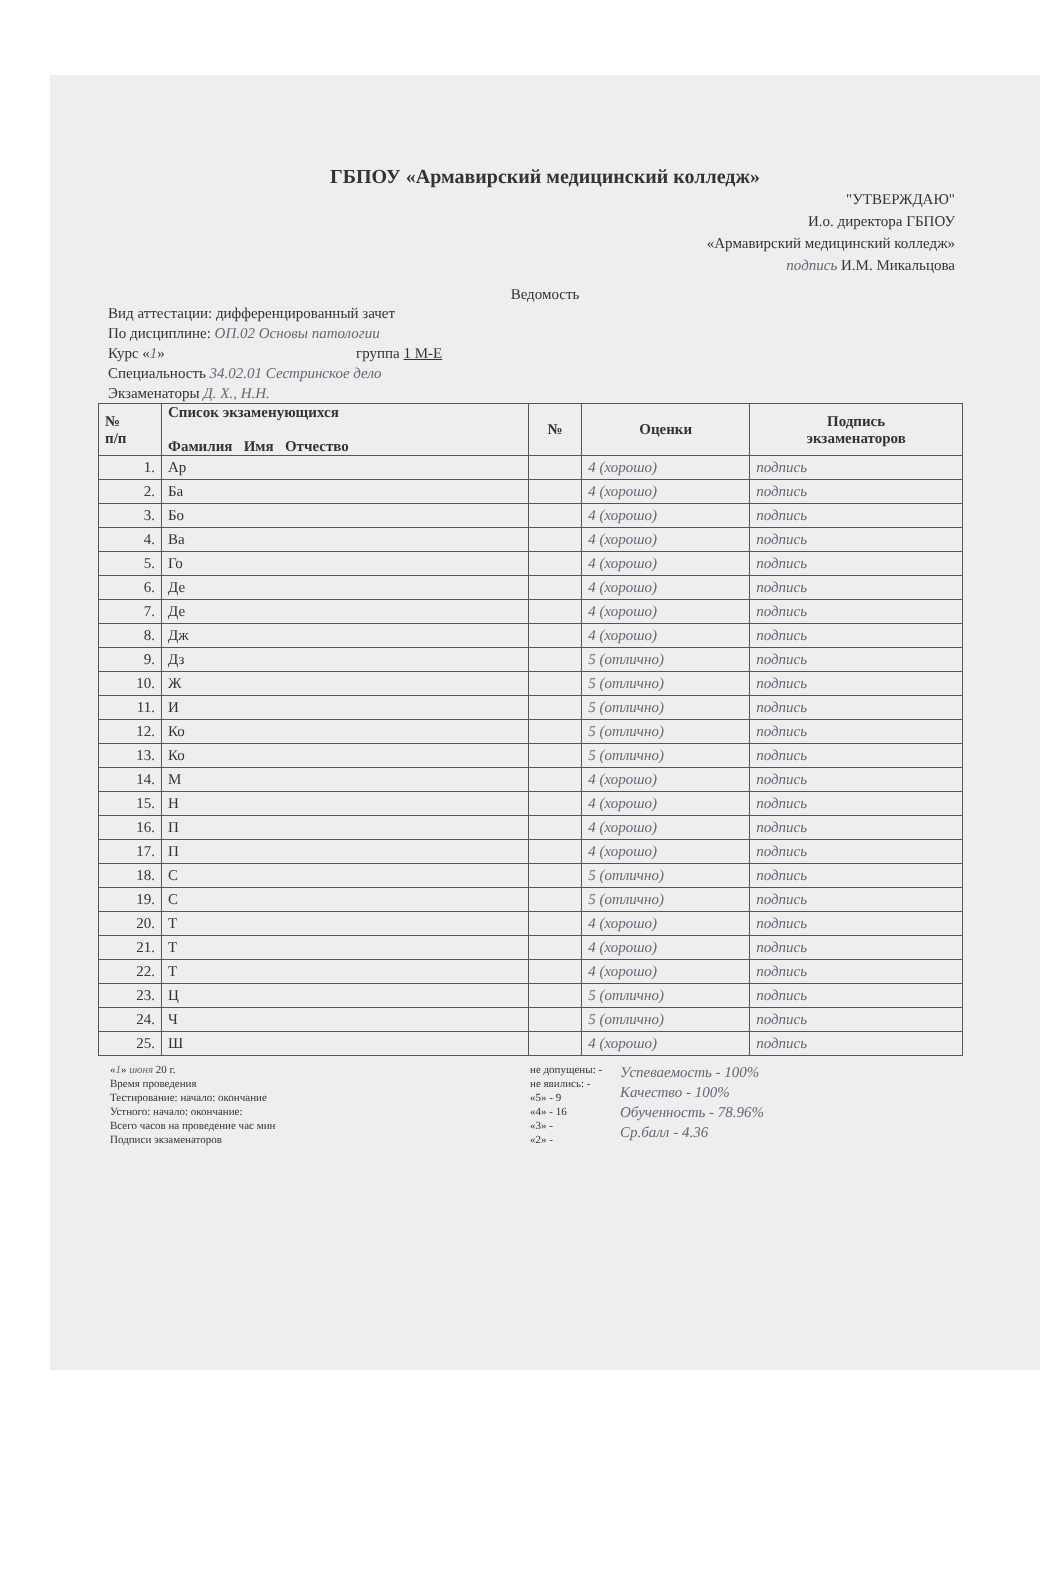ГБПОУ «Армавирский медицинский колледж»
"УТВЕРЖДАЮ"
И.о. директора ГБПОУ
«Армавирский медицинский колледж»
подпись И.М. Микальцова
Ведомость
Вид аттестации: дифференцированный зачет
По дисциплине: ОП.02 Основы патологии
Курс «1» группа 1 М-Е
Специальность 34.02.01 Сестринское дело
Экзаменаторы Д. Х., Н.Н.
| № п/п | Список экзаменующихся Фамилия Имя Отчество | № | Оценки | Подпись экзаменаторов |
| --- | --- | --- | --- | --- |
| 1. | Ар | | 4 (хорошо) | подпись |
| 2. | Ба | | 4 (хорошо) | подпись |
| 3. | Бо | | 4 (хорошо) | подпись |
| 4. | Ва | | 4 (хорошо) | подпись |
| 5. | Го | | 4 (хорошо) | подпись |
| 6. | Де | | 4 (хорошо) | подпись |
| 7. | Де | | 4 (хорошо) | подпись |
| 8. | Дж | | 4 (хорошо) | подпись |
| 9. | Дз | | 5 (отлично) | подпись |
| 10. | Ж | | 5 (отлично) | подпись |
| 11. | И | | 5 (отлично) | подпись |
| 12. | Ко | | 5 (отлично) | подпись |
| 13. | Ко | | 5 (отлично) | подпись |
| 14. | М | | 4 (хорошо) | подпись |
| 15. | Н | | 4 (хорошо) | подпись |
| 16. | П | | 4 (хорошо) | подпись |
| 17. | П | | 4 (хорошо) | подпись |
| 18. | С | | 5 (отлично) | подпись |
| 19. | С | | 5 (отлично) | подпись |
| 20. | Т | | 4 (хорошо) | подпись |
| 21. | Т | | 4 (хорошо) | подпись |
| 22. | Т | | 4 (хорошо) | подпись |
| 23. | Ц | | 5 (отлично) | подпись |
| 24. | Ч | | 5 (отлично) | подпись |
| 25. | Ш | | 4 (хорошо) | подпись |
«1» июня 20 г.
Время проведения
Тестирование: начало: окончание
Устного: начало: окончание:
Всего часов на проведение час мин
Подписи экзаменаторов
не допущены: -
не явились: -
«5» - 9
«4» - 16
«3» -
«2» -
Успеваемость - 100%
Качество - 100%
Обученность - 78.96%
Ср.балл - 4.36